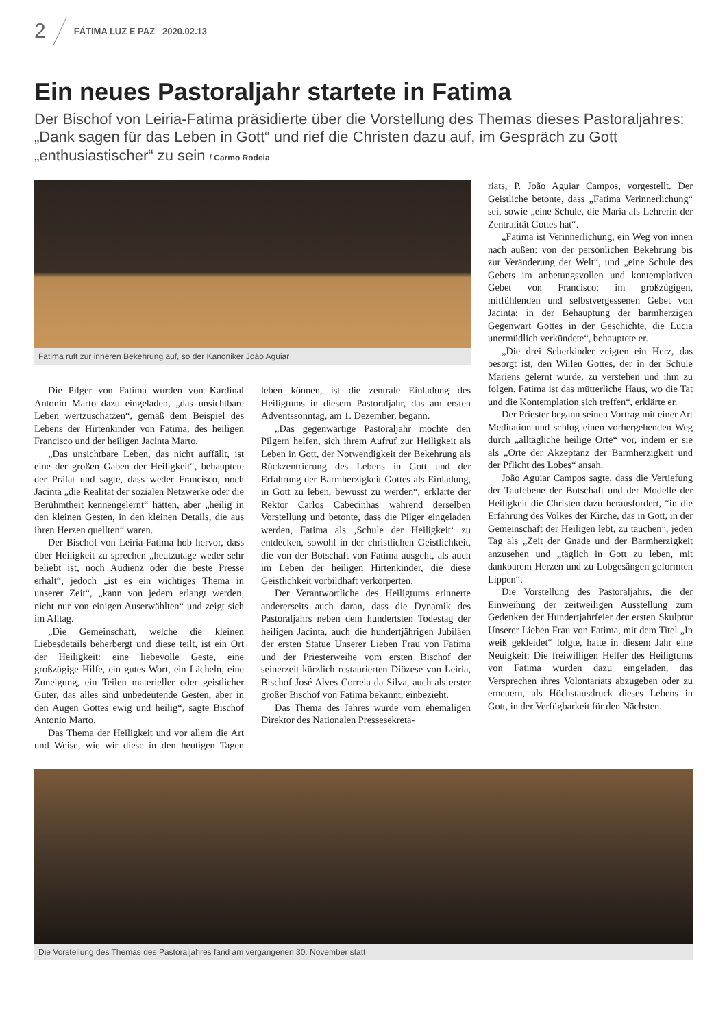2 FÁTIMA LUZ E PAZ 2020.02.13
Ein neues Pastoraljahr startete in Fatima
Der Bischof von Leiria-Fatima präsidierte über die Vorstellung des Themas dieses Pastoraljahres: „Dank sagen für das Leben in Gott“ und rief die Christen dazu auf, im Gespräch zu Gott „enthusiastischer“ zu sein / Carmo Rodeia
Fatima ruft zur inneren Bekehrung auf, so der Kanoniker João Aguiar
Die Pilger von Fatima wurden von Kardinal Antonio Marto dazu eingeladen, „das unsichtbare Leben wertzuschätzen“, gemäß dem Beispiel des Lebens der Hirtenkinder von Fatima, des heiligen Francisco und der heiligen Jacinta Marto.
„Das unsichtbare Leben, das nicht auffällt, ist eine der großen Gaben der Heiligkeit“, behauptete der Prälat und sagte, dass weder Francisco, noch Jacinta „die Realität der sozialen Netzwerke oder die Berühmtheit kennengelernt“ hätten, aber „heilig in den kleinen Gesten, in den kleinen Details, die aus ihren Herzen quellten“ waren.
Der Bischof von Leiria-Fatima hob hervor, dass über Heiligkeit zu sprechen „heutzutage weder sehr beliebt ist, noch Audienz oder die beste Presse erhält“, jedoch „ist es ein wichtiges Thema in unserer Zeit“, „kann von jedem erlangt werden, nicht nur von einigen Auserwählten“ und zeigt sich im Alltag.
„Die Gemeinschaft, welche die kleinen Liebesdetails beherbergt und diese teilt, ist ein Ort der Heiligkeit: eine liebevolle Geste, eine großzügige Hilfe, ein gutes Wort, ein Lächeln, eine Zuneigung, ein Teilen materieller oder geistlicher Güter, das alles sind unbedeutende Gesten, aber in den Augen Gottes ewig und heilig“, sagte Bischof Antonio Marto.
Das Thema der Heiligkeit und vor allem die Art und Weise, wie wir diese in den heutigen Tagen leben können, ist die zentrale Einladung des Heiligtums in diesem Pastoraljahr, das am ersten Adventssonntag, am 1. Dezember, begann.
„Das gegenwärtige Pastoraljahr möchte den Pilgern helfen, sich ihrem Aufruf zur Heiligkeit als Leben in Gott, der Notwendigkeit der Bekehrung als Rückzentrierung des Lebens in Gott und der Erfahrung der Barmherzigkeit Gottes als Einladung, in Gott zu leben, bewusst zu werden“, erklärte der Rektor Carlos Cabecinhas während derselben Vorstellung und betonte, dass die Pilger eingeladen werden, Fatima als ‚Schule der Heiligkeit‘ zu entdecken, sowohl in der christlichen Geistlichkeit, die von der Botschaft von Fatima ausgeht, als auch im Leben der heiligen Hirtenkinder, die diese Geistlichkeit vorbildhaft verkörperten.
Der Verantwortliche des Heiligtums erinnerte andererseits auch daran, dass die Dynamik des Pastoraljahrs neben dem hundertsten Todestag der heiligen Jacinta, auch die hundertjährigen Jubiläen der ersten Statue Unserer Lieben Frau von Fatima und der Priesterweihe vom ersten Bischof der seinerzeit kürzlich restaurierten Diözese von Leiria, Bischof José Alves Correia da Silva, auch als erster großer Bischof von Fatima bekannt, einbezieht.
Das Thema des Jahres wurde vom ehemaligen Direktor des Nationalen Pressesekreta-
riats, P. João Aguiar Campos, vorgestellt. Der Geistliche betonte, dass „Fatima Verinnerlichung“ sei, sowie „eine Schule, die Maria als Lehrerin der Zentralität Gottes hat“.
„Fatima ist Verinnerlichung, ein Weg von innen nach außen: von der persönlichen Bekehrung bis zur Veränderung der Welt“, und „eine Schule des Gebets im anbetungsvollen und kontemplativen Gebet von Francisco; im großzügigen, mitfühlenden und selbstvergessenen Gebet von Jacinta; in der Behauptung der barmherzigen Gegenwart Gottes in der Geschichte, die Lucia unermüdlich verkündete“, behauptete er.
„Die drei Seherkinder zeigten ein Herz, das besorgt ist, den Willen Gottes, der in der Schule Mariens gelernt wurde, zu verstehen und ihm zu folgen. Fatima ist das mütterliche Haus, wo die Tat und die Kontemplation sich treffen“, erklärte er.
Der Priester begann seinen Vortrag mit einer Art Meditation und schlug einen vorhergehenden Weg durch „alltägliche heilige Orte“ vor, indem er sie als „Orte der Akzeptanz der Barmherzigkeit und der Pflicht des Lobes“ ansah.
João Aguiar Campos sagte, dass die Vertiefung der Taufebene der Botschaft und der Modelle der Heiligkeit die Christen dazu herausfordert, “in die Erfahrung des Volkes der Kirche, das in Gott, in der Gemeinschaft der Heiligen lebt, zu tauchen”, jeden Tag als „Zeit der Gnade und der Barmherzigkeit anzusehen und „täglich in Gott zu leben, mit dankbarem Herzen und zu Lobgesängen geformten Lippen“.
Die Vorstellung des Pastoraljahrs, die der Einweihung der zeitweiligen Ausstellung zum Gedenken der Hundertjahrfeier der ersten Skulptur Unserer Lieben Frau von Fatima, mit dem Titel „In weiß gekleidet“ folgte, hatte in diesem Jahr eine Neuigkeit: Die freiwilligen Helfer des Heiligtums von Fatima wurden dazu eingeladen, das Versprechen ihres Volontariats abzugeben oder zu erneuern, als Höchstausdruck dieses Lebens in Gott, in der Verfügbarkeit für den Nächsten.
Die Vorstellung des Themas des Pastoraljahres fand am vergangenen 30. November statt